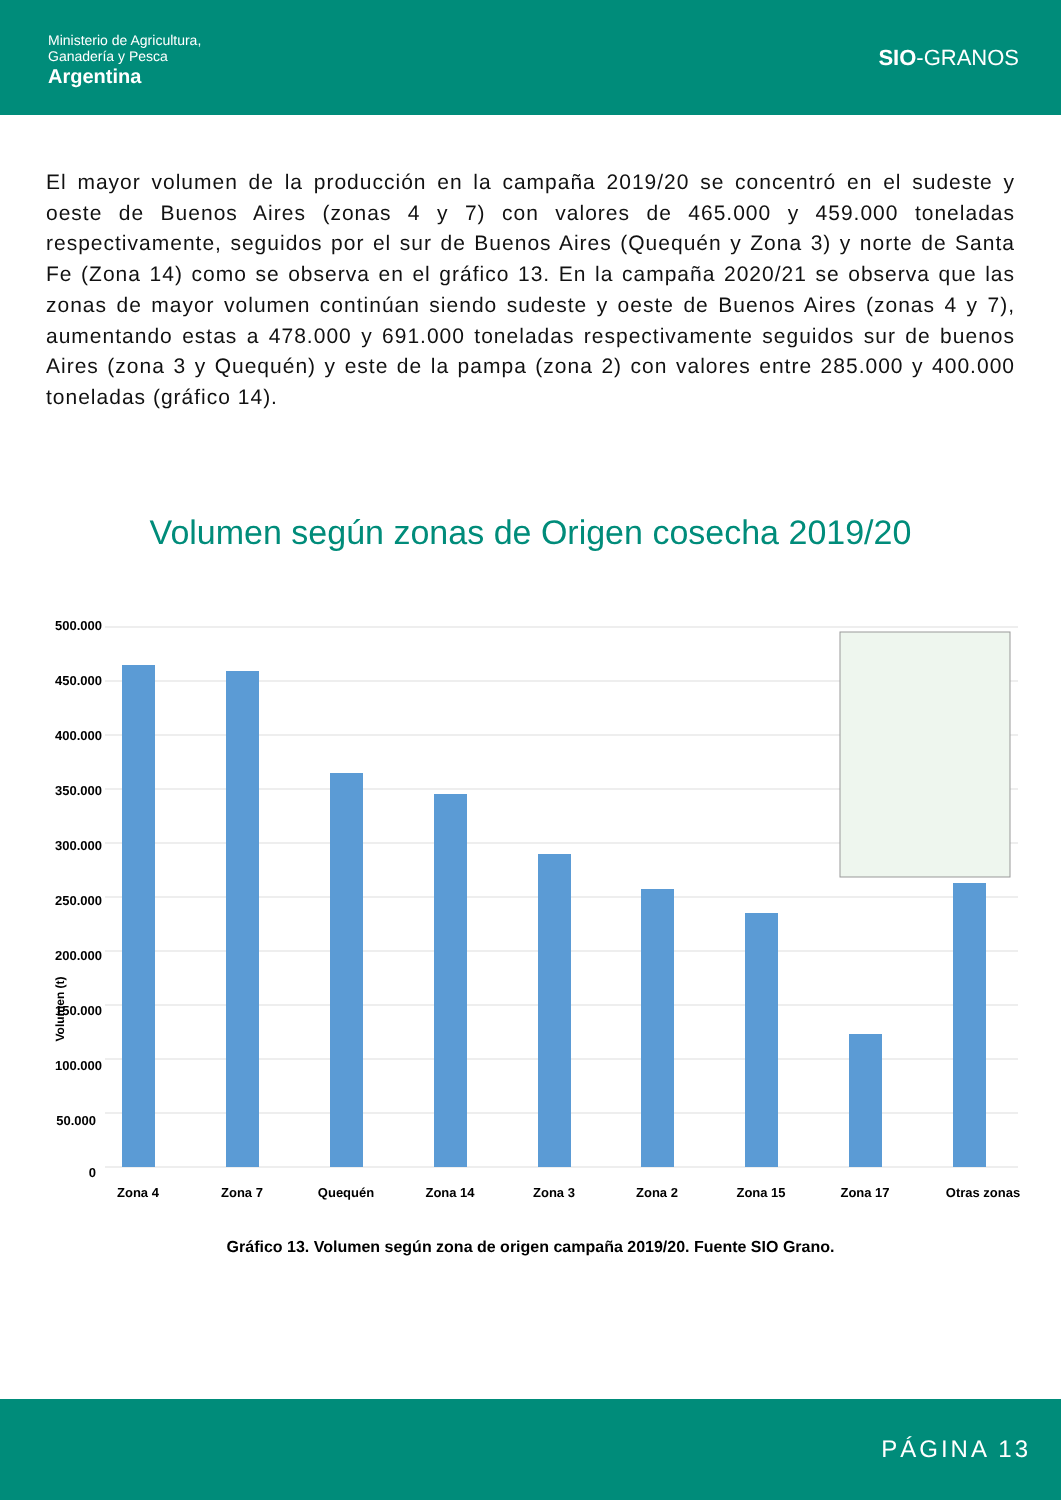Ministerio de Agricultura,
Ganadería y Pesca
Argentina
SIO-GRANOS
El mayor volumen de la producción en la campaña 2019/20 se concentró en el sudeste y oeste de Buenos Aires (zonas 4 y 7) con valores de 465.000 y 459.000 toneladas respectivamente, seguidos por el sur de Buenos Aires (Quequén y Zona 3) y norte de Santa Fe (Zona 14) como se observa en el gráfico 13. En la campaña 2020/21 se observa que las zonas de mayor volumen continúan siendo sudeste y oeste de Buenos Aires (zonas 4 y 7), aumentando estas a 478.000 y 691.000 toneladas respectivamente seguidos sur de buenos Aires (zona 3 y Quequén) y este de la pampa (zona 2) con valores entre 285.000 y 400.000 toneladas (gráfico 14).
Volumen según zonas de Origen cosecha 2019/20
Volumen (t)
500.000
450.000
400.000
350.000
300.000
250.000
200.000
150.000
100.000
50.000
0
Zona 4
Zona 7
Quequén
Zona 14
Zona 3
Zona 2
Zona 15
Zona 17
Otras zonas
Gráfico 13. Volumen según zona de origen campaña 2019/20. Fuente SIO Grano.
PÁGINA 13